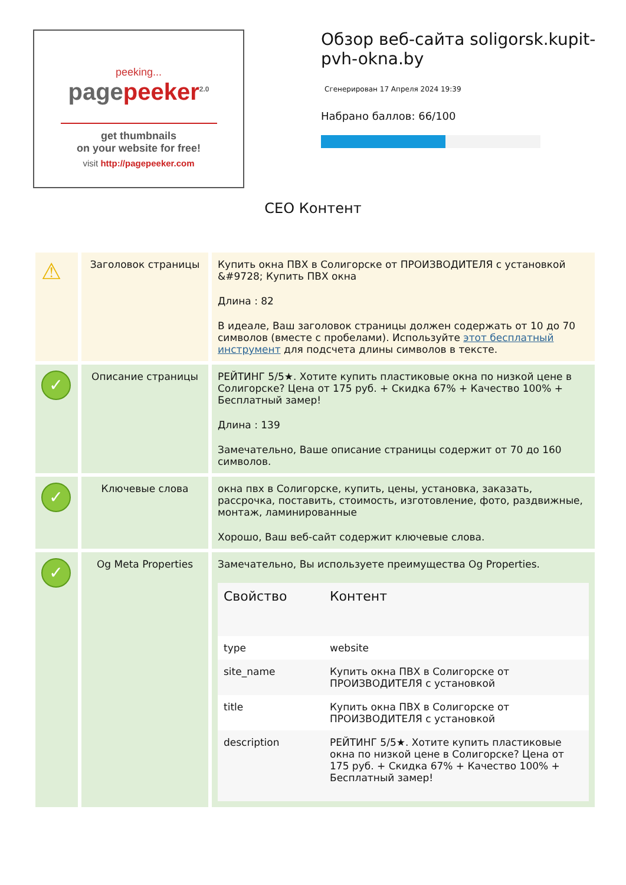peeking...
pagepeeker<sup>2.0</sup>
get thumbnails
on your website for free!
visit http://pagepeeker.com
Обзор веб-сайта soligorsk.kupit-pvh-okna.by
Сгенерирован 17 Апреля 2024 19:39
Набрано баллов: 66/100
СЕО Контент
| ⚠ | Заголовок страницы | Купить окна ПВХ в Солигорске от ПРОИЗВОДИТЕЛЯ с установкой &#9728; Купить ПВХ окна Длина : 82 В идеале, Ваш заголовок страницы должен содержать от 10 до 70 символов (вместе с пробелами). Используйте этот бесплатный инструмент для подсчета длины символов в тексте. |
| ✓ | Описание страницы | РЕЙТИНГ 5/5★. Хотите купить пластиковые окна по низкой цене в Солигорске? Цена от 175 руб. + Скидка 67% + Качество 100% + Бесплатный замер! Длина : 139 Замечательно, Ваше описание страницы содержит от 70 до 160 символов. |
| ✓ | Ключевые слова | окна пвх в Солигорске, купить, цены, установка, заказать, рассрочка, поставить, стоимость, изготовление, фото, раздвижные, монтаж, ламинированные Хорошо, Ваш веб-сайт содержит ключевые слова. |
| ✓ | Og Meta Properties | Замечательно, Вы используете преимущества Og Properties. / Свойство / Контент / / --- / --- / / type / website / / site_name / Купить окна ПВХ в Солигорске от ПРОИЗВОДИТЕЛЯ с установкой / / title / Купить окна ПВХ в Солигорске от ПРОИЗВОДИТЕЛЯ с установкой / / description / РЕЙТИНГ 5/5★. Хотите купить пластиковые окна по низкой цене в Солигорске? Цена от 175 руб. + Скидка 67% + Качество 100% + Бесплатный замер! / |